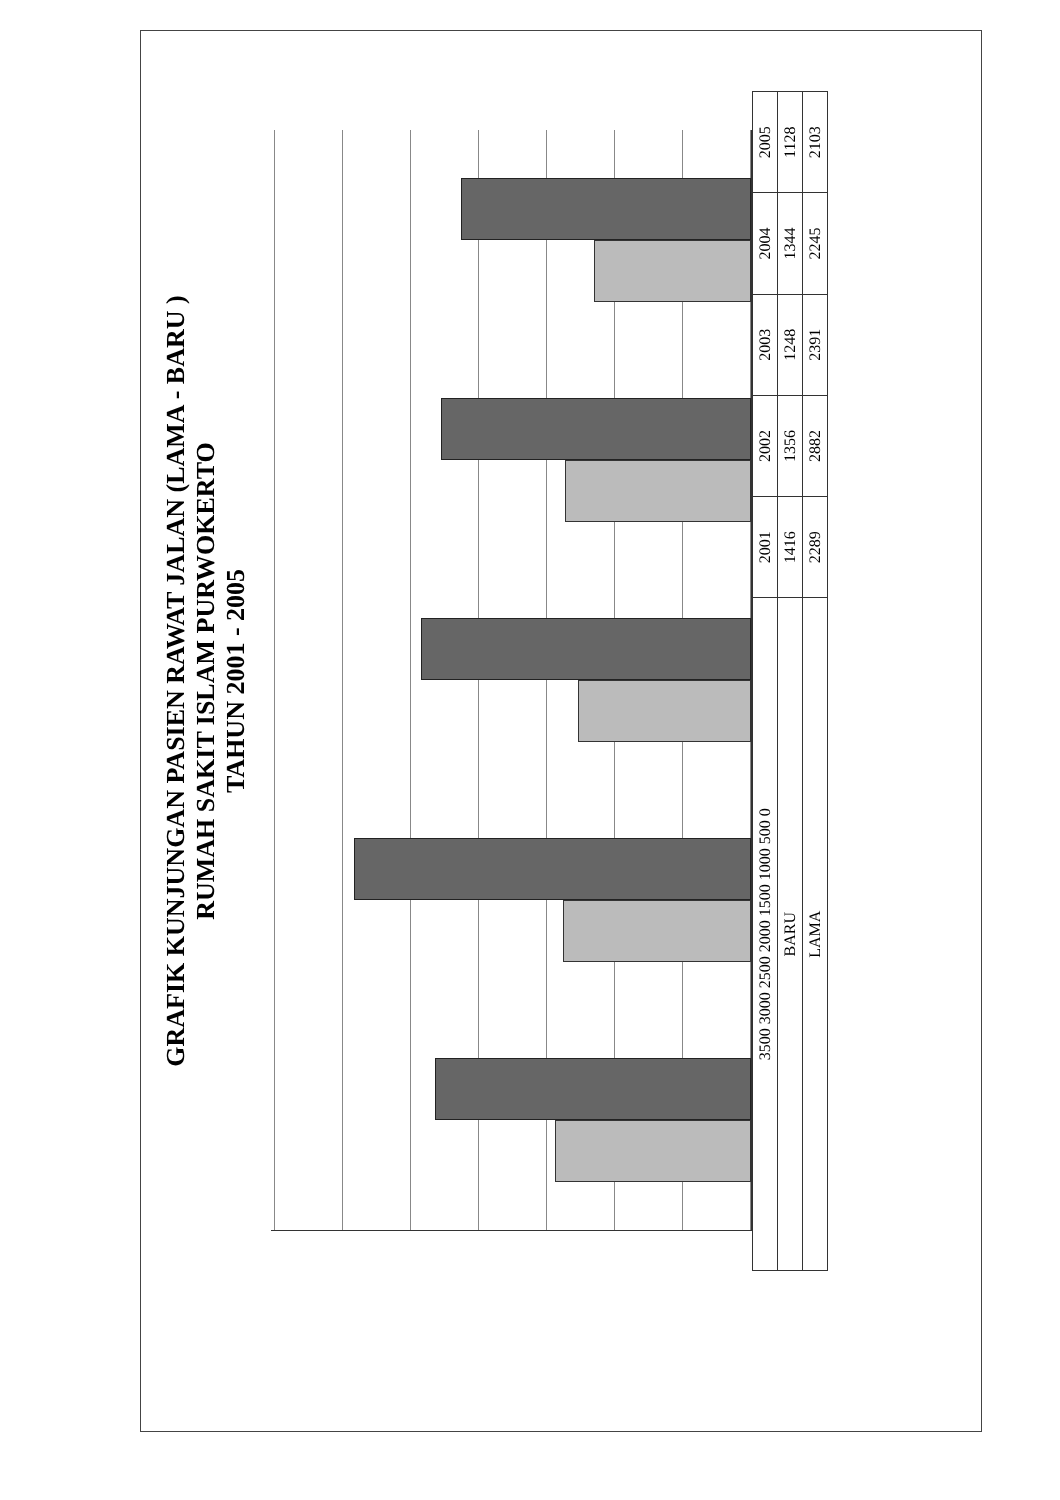GRAFIK KUNJUNGAN PASIEN RAWAT JALAN (LAMA - BARU )
RUMAH SAKIT ISLAM PURWOKERTO
TAHUN 2001 - 2005
| 3500 3000 2500 2000 1500 1000 500 0 | 2001 | 2002 | 2003 | 2004 | 2005 |
| --- | --- | --- | --- | --- | --- |
| BARU | 1416 | 1356 | 1248 | 1344 | 1128 |
| LAMA | 2289 | 2882 | 2391 | 2245 | 2103 |